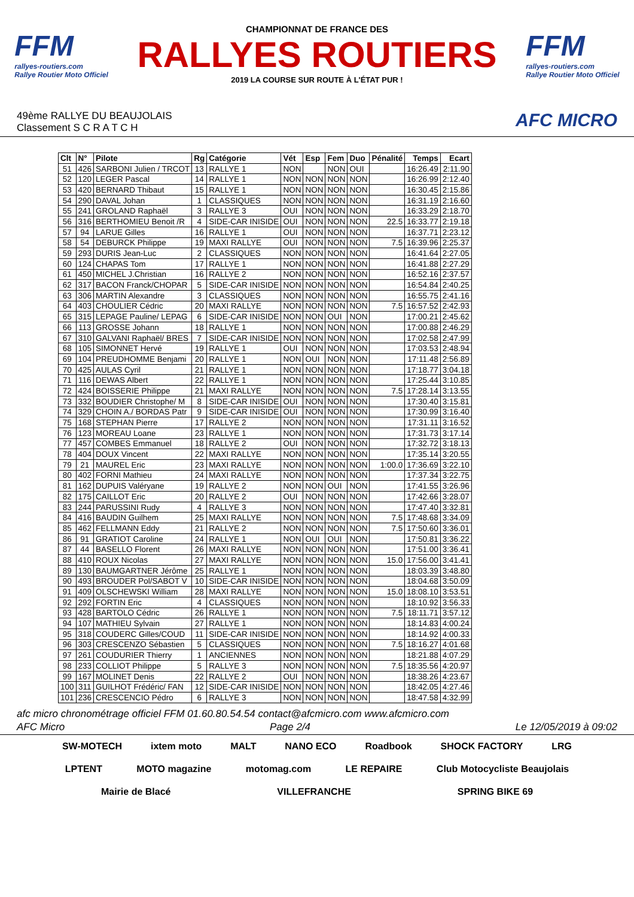FFM
rallyes-routiers.com
Rallye Routier Moto Officiel
CHAMPIONNAT DE FRANCE DES
RALLYES ROUTIERS
2019 LA COURSE SUR ROUTE À L'ÉTAT PUR !
FFM
rallyes-routiers.com
Rallye Routier Moto Officiel
49ème RALLYE DU BEAUJOLAIS
Classement S C R A T C H
AFC MICRO
| Clt | N° | Pilote | Rg | Catégorie | Vét | Esp | Fem | Duo | Pénalité | Temps | Ecart |
| --- | --- | --- | --- | --- | --- | --- | --- | --- | --- | --- | --- |
| 51 | 426 | SARBONI Julien / TRCOT | 13 | RALLYE 1 | NON | | NON | OUI | | 16:26.49 | 2:11.90 |
| 52 | 120 | LEGER Pascal | 14 | RALLYE 1 | NON | NON | NON | NON | | 16:26.99 | 2:12.40 |
| 53 | 420 | BERNARD Thibaut | 15 | RALLYE 1 | NON | NON | NON | NON | | 16:30.45 | 2:15.86 |
| 54 | 290 | DAVAL Johan | 1 | CLASSIQUES | NON | NON | NON | NON | | 16:31.19 | 2:16.60 |
| 55 | 241 | GROLAND Raphaël | 3 | RALLYE 3 | OUI | NON | NON | NON | | 16:33.29 | 2:18.70 |
| 56 | 316 | BERTHOMIEU Benoit /R | 4 | SIDE-CAR INISIDE | OUI | NON | NON | NON | 22.5 | 16:33.77 | 2:19.18 |
| 57 | 94 | LARUE Gilles | 16 | RALLYE 1 | OUI | NON | NON | NON | | 16:37.71 | 2:23.12 |
| 58 | 54 | DEBURCK Philippe | 19 | MAXI RALLYE | OUI | NON | NON | NON | 7.5 | 16:39.96 | 2:25.37 |
| 59 | 293 | DURIS Jean-Luc | 2 | CLASSIQUES | NON | NON | NON | NON | | 16:41.64 | 2:27.05 |
| 60 | 124 | CHAPAS Tom | 17 | RALLYE 1 | NON | NON | NON | NON | | 16:41.88 | 2:27.29 |
| 61 | 450 | MICHEL J.Christian | 16 | RALLYE 2 | NON | NON | NON | NON | | 16:52.16 | 2:37.57 |
| 62 | 317 | BACON Franck/CHOPAR | 5 | SIDE-CAR INISIDE | NON | NON | NON | NON | | 16:54.84 | 2:40.25 |
| 63 | 306 | MARTIN Alexandre | 3 | CLASSIQUES | NON | NON | NON | NON | | 16:55.75 | 2:41.16 |
| 64 | 403 | CHOULIER Cédric | 20 | MAXI RALLYE | NON | NON | NON | NON | 7.5 | 16:57.52 | 2:42.93 |
| 65 | 315 | LEPAGE Pauline/ LEPAG | 6 | SIDE-CAR INISIDE | NON | NON | OUI | NON | | 17:00.21 | 2:45.62 |
| 66 | 113 | GROSSE Johann | 18 | RALLYE 1 | NON | NON | NON | NON | | 17:00.88 | 2:46.29 |
| 67 | 310 | GALVANI Raphaël/ BRES | 7 | SIDE-CAR INISIDE | NON | NON | NON | NON | | 17:02.58 | 2:47.99 |
| 68 | 105 | SIMONNET Hervé | 19 | RALLYE 1 | OUI | NON | NON | NON | | 17:03.53 | 2:48.94 |
| 69 | 104 | PREUDHOMME Benjami | 20 | RALLYE 1 | NON | OUI | NON | NON | | 17:11.48 | 2:56.89 |
| 70 | 425 | AULAS Cyril | 21 | RALLYE 1 | NON | NON | NON | NON | | 17:18.77 | 3:04.18 |
| 71 | 116 | DEWAS Albert | 22 | RALLYE 1 | NON | NON | NON | NON | | 17:25.44 | 3:10.85 |
| 72 | 424 | BOISSERIE Philippe | 21 | MAXI RALLYE | NON | NON | NON | NON | 7.5 | 17:28.14 | 3:13.55 |
| 73 | 332 | BOUDIER Christophe/ M | 8 | SIDE-CAR INISIDE | OUI | NON | NON | NON | | 17:30.40 | 3:15.81 |
| 74 | 329 | CHOIN A./ BORDAS Patr | 9 | SIDE-CAR INISIDE | OUI | NON | NON | NON | | 17:30.99 | 3:16.40 |
| 75 | 168 | STEPHAN Pierre | 17 | RALLYE 2 | NON | NON | NON | NON | | 17:31.11 | 3:16.52 |
| 76 | 123 | MOREAU Loane | 23 | RALLYE 1 | NON | NON | NON | NON | | 17:31.73 | 3:17.14 |
| 77 | 457 | COMBES Emmanuel | 18 | RALLYE 2 | OUI | NON | NON | NON | | 17:32.72 | 3:18.13 |
| 78 | 404 | DOUX Vincent | 22 | MAXI RALLYE | NON | NON | NON | NON | | 17:35.14 | 3:20.55 |
| 79 | 21 | MAUREL Eric | 23 | MAXI RALLYE | NON | NON | NON | NON | 1:00.0 | 17:36.69 | 3:22.10 |
| 80 | 402 | FORNI Mathieu | 24 | MAXI RALLYE | NON | NON | NON | NON | | 17:37.34 | 3:22.75 |
| 81 | 162 | DUPUIS Valéryane | 19 | RALLYE 2 | NON | NON | OUI | NON | | 17:41.55 | 3:26.96 |
| 82 | 175 | CAILLOT Eric | 20 | RALLYE 2 | OUI | NON | NON | NON | | 17:42.66 | 3:28.07 |
| 83 | 244 | PARUSSINI Rudy | 4 | RALLYE 3 | NON | NON | NON | NON | | 17:47.40 | 3:32.81 |
| 84 | 416 | BAUDIN Guilhem | 25 | MAXI RALLYE | NON | NON | NON | NON | 7.5 | 17:48.68 | 3:34.09 |
| 85 | 462 | FELLMANN Eddy | 21 | RALLYE 2 | NON | NON | NON | NON | 7.5 | 17:50.60 | 3:36.01 |
| 86 | 91 | GRATIOT Caroline | 24 | RALLYE 1 | NON | OUI | OUI | NON | | 17:50.81 | 3:36.22 |
| 87 | 44 | BASELLO Florent | 26 | MAXI RALLYE | NON | NON | NON | NON | | 17:51.00 | 3:36.41 |
| 88 | 410 | ROUX Nicolas | 27 | MAXI RALLYE | NON | NON | NON | NON | 15.0 | 17:56.00 | 3:41.41 |
| 89 | 130 | BAUMGARTNER Jérôme | 25 | RALLYE 1 | NON | NON | NON | NON | | 18:03.39 | 3:48.80 |
| 90 | 493 | BROUDER Pol/SABOT V | 10 | SIDE-CAR INISIDE | NON | NON | NON | NON | | 18:04.68 | 3:50.09 |
| 91 | 409 | OLSCHEWSKI William | 28 | MAXI RALLYE | NON | NON | NON | NON | 15.0 | 18:08.10 | 3:53.51 |
| 92 | 292 | FORTIN Eric | 4 | CLASSIQUES | NON | NON | NON | NON | | 18:10.92 | 3:56.33 |
| 93 | 428 | BARTOLO Cédric | 26 | RALLYE 1 | NON | NON | NON | NON | 7.5 | 18:11.71 | 3:57.12 |
| 94 | 107 | MATHIEU Sylvain | 27 | RALLYE 1 | NON | NON | NON | NON | | 18:14.83 | 4:00.24 |
| 95 | 318 | COUDERC Gilles/COUD | 11 | SIDE-CAR INISIDE | NON | NON | NON | NON | | 18:14.92 | 4:00.33 |
| 96 | 303 | CRESCENZO Sébastien | 5 | CLASSIQUES | NON | NON | NON | NON | 7.5 | 18:16.27 | 4:01.68 |
| 97 | 261 | COUDURIER Thierry | 1 | ANCIENNES | NON | NON | NON | NON | | 18:21.88 | 4:07.29 |
| 98 | 233 | COLLIOT Philippe | 5 | RALLYE 3 | NON | NON | NON | NON | 7.5 | 18:35.56 | 4:20.97 |
| 99 | 167 | MOLINET Denis | 22 | RALLYE 2 | OUI | NON | NON | NON | | 18:38.26 | 4:23.67 |
| 100 | 311 | GUILHOT Frédéric/ FAN | 12 | SIDE-CAR INISIDE | NON | NON | NON | NON | | 18:42.05 | 4:27.46 |
| 101 | 236 | CRESCENCIO Pédro | 6 | RALLYE 3 | NON | NON | NON | NON | | 18:47.58 | 4:32.99 |
afc micro chronométrage officiel FFM 01.60.80.54.54 contact@afcmicro.com www.afcmicro.com
AFC Micro Page 2/4 Le 12/05/2019 à 09:02
SW-MOTECH ixtem moto MALT NANO ECO Roadbook SHOCK FACTORY LRG LPTENT MOTO magazine motomag.com LE REPAIRE Club Motocycliste Beaujolais Mairie de Blacé VILLEFRANCHE SPRING BIKE 69